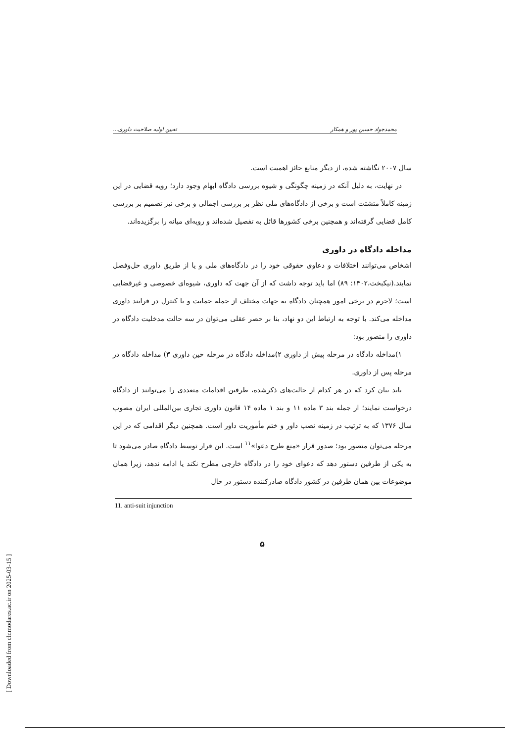محمدجواد حسین پور و همکار تعیین اولیه صلاحیت داوری...
سال ۲۰۰۷ نگاشته شده، از دیگر منابع حائز اهمیت است.
در نهایت، به دلیل آنکه در زمینه چگونگی و شیوه بررسی دادگاه ابهام وجود دارد؛ رویه قضایی در این زمینه کاملاً متشتت است و برخی از دادگاه‌های ملی نظر بر بررسی اجمالی و برخی نیز تصمیم بر بررسی کامل قضایی گرفته‌اند و همچنین برخی کشورها قائل به تفصیل شده‌اند و رویه‌ای میانه را برگزیده‌اند.
مداخله دادگاه در داوری
اشخاص می‌توانند اختلافات و دعاوی حقوقی خود را در دادگاه‌های ملی و یا از طریق داوری حل‌وفصل نمایند.(نیکبخت،۱۴۰۲: ۸۹) اما باید توجه داشت که از آن جهت که داوری، شیوه‌ای خصوصی و غیرقضایی است؛ لاجرم در برخی امور همچنان دادگاه به جهات مختلف از جمله حمایت و یا کنترل در فرایند داوری مداخله می‌کند. با توجه به ارتباط این دو نهاد، بنا بر حصر عقلی می‌توان در سه حالت مدخلیت دادگاه در داوری را متصور بود:
۱)مداخله دادگاه در مرحله پیش از داوری ۲)مداخله دادگاه در مرحله حین داوری ۳) مداخله دادگاه در مرحله پس از داوری.
باید بیان کرد که در هر کدام از حالت‌های ذکرشده، طرفین اقدامات متعددی را می‌توانند از دادگاه درخواست نمایند؛ از جمله بند ۳ ماده ۱۱ و بند ۱ ماده ۱۴ قانون داوری تجاری بین‌المللی ایران مصوب سال ۱۳۷۶ که به ترتیب در زمینه نصب داور و ختم مأموریت داور است. همچنین دیگر اقدامی که در این مرحله می‌توان متصور بود؛ صدور قرار «منع طرح دعوا»<sup>۱۱</sup> است. این قرار توسط دادگاه صادر می‌شود تا به یکی از طرفین دستور دهد که دعوای خود را در دادگاه خارجی مطرح نکند یا ادامه ندهد، زیرا همان موضوعات بین همان طرفین در کشور دادگاه صادرکننده دستور در حال
11. anti-suit injunction
۵
[ Downloaded from clr.modares.ac.ir on 2025-03-15 ]